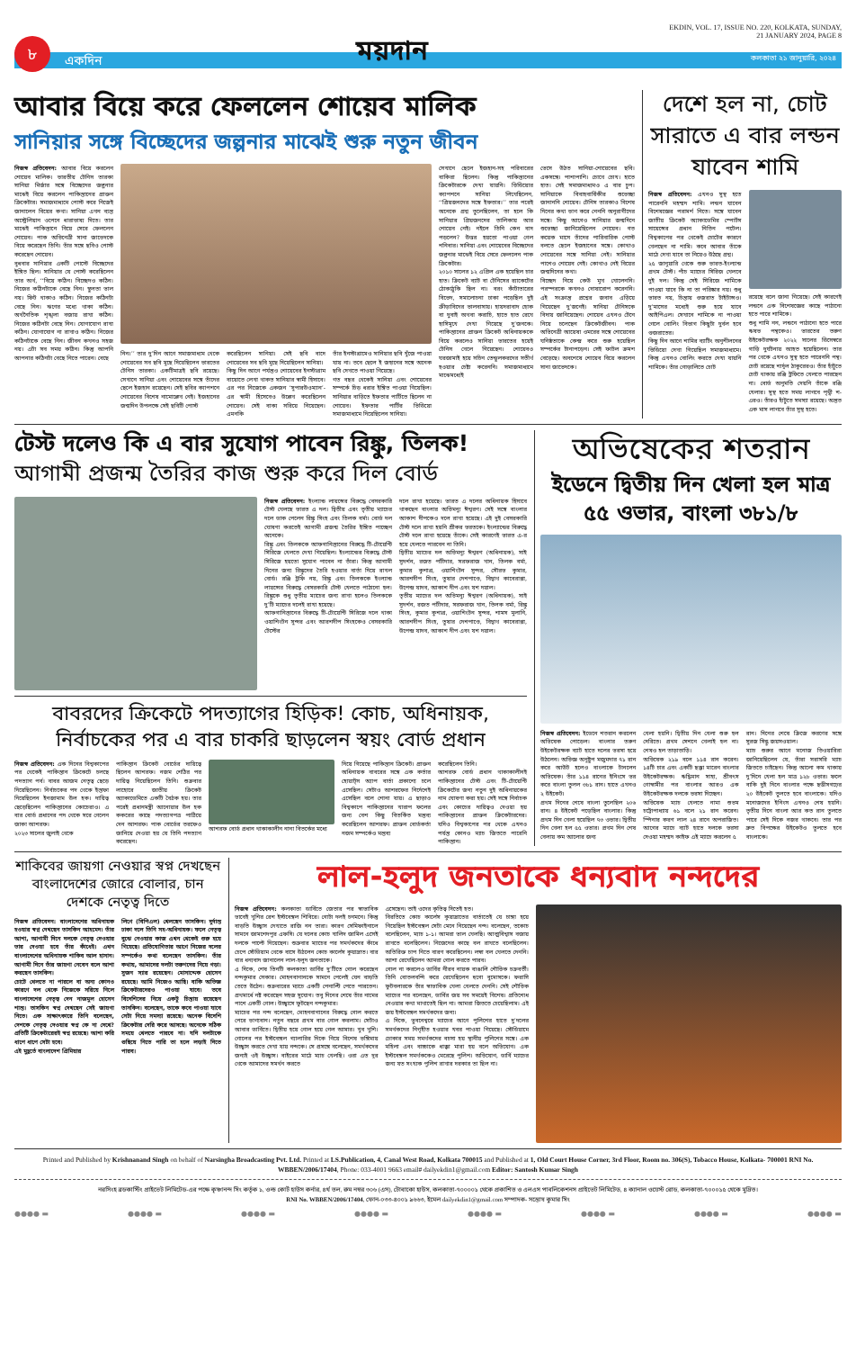৮
একদিন ময়দান
EKDIN, VOL. 17, ISSUE NO. 220, KOLKATA, SUNDAY,
21 JANUARY 2024, PAGE 8
কলকাতা ২১ জানুয়ারি, ২০২৪
আবার বিয়ে করে ফেললেন শোয়েব মালিক
সানিয়ার সঙ্গে বিচ্ছেদের জল্পনার মাঝেই শুরু নতুন জীবন
নিজস্ব প্রতিবেদন: আবার বিয়ে করলেন শোয়েব মালিক। ভারতীয় টেনিস তারকা সানিয়া মির্জার সঙ্গে বিচ্ছেদের জল্পনার মাঝেই বিয়ে করলেন পাকিস্তানের প্রাক্তন ক্রিকেটার। সমাজমাধ্যমে পোস্ট করে নিজেই জানালেন বিয়ের কথা। সানিয়া এখন ব্যস্ত অস্ট্রেলিয়ান ওপেনে ধারাভাষ্য দিতে। তার মাঝেই পাকিস্তানে বিয়ে সেরে ফেললেন শোয়েব। পাক অভিনেত্রী সানা জাভেদকে বিয়ে করেছেন তিনি। তাঁর সঙ্গে ছবিও পোস্ট করেছেন শোয়েব।
বুধবার সানিয়ার একটি পোস্টে বিচ্ছেদের ইঙ্গিত ছিল। সানিয়ার যে পোস্ট করেছিলেন তার অর্থ, ‘‘বিয়ে কঠিন। বিচ্ছেদও কঠিন। নিজের কঠিনটাকে বেছে নিন। স্থূলতা ভাল নয়। ফিট থাকাও কঠিন। নিজের কঠিনটা বেছে নিন। ঋণের মধ্যে থাকা কঠিন। অর্থনৈতিক শৃঙ্খলা বজায় রাখা কঠিন। নিজের কঠিনটা বেছে নিন। যোগাযোগ রাখা কঠিন। যোগাযোগ না রাখাও কঠিন। নিজের কঠিনটাকে বেছে নিন। জীবন কখনও সহজ নয়। এটা সব সময় কঠিন। কিন্তু আপনি আপনার কঠিনটা বেছে নিতে পারেন। বেছে
নিন।’’ তার দু’দিন আগে সমাজমাধ্যম থেকে শোয়েবের সব ছবি মুছে দিয়েছিলেন ভারতের টেনিস তারকা। একটিমাত্রই ছবি রয়েছে। সেখানে সানিয়া এবং শোয়েবের সঙ্গে তাঁদের ছেলে ইজহান রয়েছেন। সেই ছবির ক্যাপশনে শোয়েবের বিশেষ নামোল্লেখ নেই। ইজহানের জন্মদিন উপলক্ষে সেই ছবিটি পোস্ট
করেছিলেন সানিয়া। সেই ছবি বাদে শোয়েবের সব ছবি মুছে দিয়েছিলেন সানিয়া।
কিছু দিন আগে পর্যন্তও শোয়েবের ইনস্টাগ্রাম বায়োতে লেখা থাকত সানিয়ার স্বামী হিসাবে। এর পর নিজেকে একজন ‘সুপারউওম্যান’-এর স্বামী হিসেবেও উল্লেখ করেছিলেন শোয়েব। সেই বাক্য সরিয়ে নিয়েছেন। এমনকি
তাঁর ইনস্টাগ্রামেও সানিয়ার ছবি খুঁজে পাওয়া যায় না। তবে ছেলে ই জহানের সঙ্গে অনেক ছবি দেখতে পাওয়া গিয়েছে।
গত বছর থেকেই সানিয়া এবং শোয়েবের সম্পর্কে চিড় ধরার ইঙ্গিত পাওয়া গিয়েছিল। সানিয়ার বাড়িতে ইফতার পার্টিতে ছিলেন না শোয়েব। ইফতার পার্টির ভিডিয়ো সমাজমাধ্যমে দিয়েছিলেন সানিয়া।
সেখানে ছেলে ইজহান-সহ পরিবারের বাকিরা ছিলেন। কিন্তু পাকিস্তানের ক্রিকেটারকে দেখা যায়নি। ভিডিয়োর ক্যাপশনে সানিয়া লিখেছিলেন, ‘‘প্রিয়জনদের সঙ্গে ইফতার।’’ তার পরেই অনেকে প্রশ্ন তুলেছিলেন, তা হলে কি সানিয়ার প্রিয়জনদের তালিকায় আর শোয়েব নেই। নইলে তিনি কেন বাদ পড়লেন? উত্তর হয়তো পাওয়া গেল শনিবার। সানিয়া এবং শোয়েবের বিচ্ছেদের জল্পনার মাঝেই বিয়ে সেরে ফেললেন পাক ক্রিকেটার।
২০১০ সালের ১২ এপ্রিল এক হয়েছিল চার হাত। ক্রিকেট ব্যাট বা টেনিসের র‍্যাকেটের ঠোকাঠুকি ছিল না। বরং কাঁটাতারের বিভেদ, সমালোচনা ঢাকা পড়েছিল দুই ক্রীড়াবিদের ভালবাসায়। হায়দরাবাদ হোক বা দুবাই অথবা করাচি, হাতে হাত রেখে হাসিমুখে দেখা গিয়েছে দু’জনকে। পাকিস্তানের প্রাক্তন ক্রিকেট অধিনায়ককে বিয়ে করলেও সানিয়া ভারতের হয়েই টেনিস খেলে গিয়েছেন। শোয়েবও ঘরজামাই হয়ে সচিন তেন্ডুলকরদের সতীর্থ হওয়ার চেষ্টা করেননি। সমাজমাধ্যমে মাঝেমধ্যেই
ভেসে উঠত সানিয়া-শোয়েবের ছবি। একসঙ্গে। পাশাপাশি। চোখে চোখ। হাতে হাত। সেই সমাজমাধ্যমও এ বার চুপ। সানিয়াকে বিবাহবার্ষিকীর শুভেচ্ছা জানাননি শোয়েব। টেনিস তারকাও বিশেষ দিনের কথা ভাগ করে নেননি অনুরাগীদের সঙ্গে। কিছু আগেও সানিয়ার জন্মদিনে শুভেচ্ছা জানিয়েছিলেন শোয়েব। গত কয়েক মাসে তাঁদের পারিবারিক পোস্ট বলতে ছেলে ইজহানের সঙ্গে। কোথাও শোয়েবের সঙ্গে সানিয়া নেই। সানিয়ার পাশেও শোয়েব নেই। কোথাও নেই বিয়ের জন্মদিনের কথা।
বিচ্ছেদ নিয়ে কেউ মুখ খোলেননি। পরস্পরকে কখনও দোষারোপ করেননি। এই সংক্রান্ত প্রশ্নের জবাব এড়িয়ে গিয়েছেন দু’জনেই। সানিয়া টেনিসকে বিদায় জানিয়েছেন। শোয়েব এখনও টেনে নিয়ে চলেছেন ক্রিকেটজীবন। পাক অভিনেত্রী আয়েষা ওমরের সঙ্গে শোয়েবের ঘনিষ্ঠতাকে কেন্দ্র করে শুরু হয়েছিল সম্পর্কের টানাপড়েন। সেই ফাটল ক্রমশ বেড়েছে। অবশেষে শোয়েব বিয়ে করলেন সানা জাভেদকে।
দেশে হল না, চোট সারাতে এ বার লন্ডন যাবেন শামি
নিজস্ব প্রতিবেদন: এখনও সুস্থ হতে পারেননি মহম্মদ শামি। লন্ডন যাবেন বিশেষজ্ঞের পরামর্শ নিতে। সঙ্গে যাবেন জাতীয় ক্রিকেট অ্যাকাডেমির স্পোর্টস সায়েন্সের প্রধান নিতিন পটেল। বিশ্বকাপের পর থেকেই চোটের কারণে খেলছেন না শামি। কবে আবার তাঁকে মাঠে দেখা যাবে তা নিয়েও উঠছে প্রশ্ন।
২৫ জানুয়ারি থেকে শুরু ভারত-ইংল্যান্ড প্রথম টেস্ট। পাঁচ ম্যাচের সিরিজ খেলবে দুই দল। কিন্তু সেই সিরিজে শামিকে পাওয়া যাবে কি না তা পরিষ্কার নয়। শুধু ভারত নয়, চিন্তায় গুজরাত টাইটান্সও। দু’মাসের মধ্যেই শুরু হয়ে যাবে আইপিএল। সেখানে শামিকে না পাওয়া গেলে বোলিং বিভাগ কিছুটা দুর্বল হবে গুজরাতের।
কিছু দিন আগে শামির ব্যাটিং অনুশীলনের ভিডিয়ো দেখা গিয়েছিল সমাজমাধ্যমে। কিন্তু এখনও বোলিং করতে দেখা যায়নি শামিকে। তাঁর গোড়ালিতে চোট
রয়েছে বলে জানা গিয়েছে। সেই কারণেই লন্ডনে এক বিশেষজ্ঞের কাছে পাঠানো হতে পারে শামিকে।
শুধু শামি নন, লন্ডনে পাঠানো হতে পারে ঋষভ পন্থকেও। ভারতের তরুণ উইকেটরক্ষক ২০২২ সালের ডিসেম্বরে গাড়ি দুর্ঘটনায় আহত হয়েছিলেন। তার পর থেকে এখনও সুস্থ হতে পারেননি পন্থ। চোট রয়েছে শার্দূল ঠাকুরেরও। তাঁর হাঁটুতে চোট থাকায় রঞ্জি ট্রফিতে খেলতে পারছেন না। বোর্ড অনুমতি দেয়নি তাঁকে রঞ্জি খেলার। সুস্থ হতে সময় লাগবে পৃথ্বী শ-এরও। তাঁরও হাঁটুতে সমস্যা রয়েছে। অন্তত এক মাস লাগবে তাঁর সুস্থ হতে।
টেস্ট দলেও কি এ বার সুযোগ পাবেন রিঙ্কু, তিলক!
আগামী প্রজন্ম তৈরির কাজ শুরু করে দিল বোর্ড
নিজস্ব প্রতিবেদন: ইংল্যান্ড লায়ন্সের বিরুদ্ধে বেসরকারি টেস্ট খেলছে ভারত এ দল। দ্বিতীয় এবং তৃতীয় ম্যাচের দলে ডাক পেলেন রিঙ্কু সিংহ এবং তিলক বর্মা। বোর্ড দল ঘোষণা করতেই আগামী প্রজন্ম তৈরির ইঙ্গিত পাচ্ছেন অনেকে।
রিঙ্কু এবং তিলককে আফগানিস্তানের বিরুদ্ধে টি-টোয়েন্টি সিরিজে খেলতে দেখা গিয়েছিল। ইংল্যান্ডের বিরুদ্ধে টেস্ট সিরিজে হয়তো সুযোগ পাবেন না তাঁরা। কিন্তু আগামী দিনের জন্য রিঙ্কুদের তৈরি হওয়ার বার্তা দিয়ে রাখল বোর্ড। রঞ্জি ট্রফি নয়, রিঙ্কু এবং তিলককে ইংল্যান্ড লায়ন্সের বিরুদ্ধে বেসরকারি টেস্ট খেলতে পাঠানো হল। রিঙ্কুকে শুধু তৃতীয় ম্যাচের জন্য রাখা হলেও তিলককে দু’টি ম্যাচের দলেই রাখা হয়েছে।
আফগানিস্তানের বিরুদ্ধে টি-টোয়েন্টি সিরিজে দলে থাকা ওয়াশিংটন সুন্দর এবং আরশদীপ সিংহকেও বেসরকারি টেস্টের
দলে রাখা হয়েছে। ভারত এ দলের অধিনায়ক হিসাবে থাকছেন বাংলার অভিমন্যু ঈশ্বরণ। সেই সঙ্গে বাংলার আকাশ দীপকেও দলে রাখা হয়েছে। এই দুই বেসরকারি টেস্ট দলে রাখা হয়নি শ্রীকর ভরতকে। ইংল্যান্ডের বিরুদ্ধে টেস্ট দলে রাখা হয়েছে তাঁকে। সেই কারণেই ভারত এ-র হয়ে খেলতে পারবেন না তিনি।
দ্বিতীয় ম্যাচের দল অভিমন্যু ঈশ্বরণ (অধিনায়ক), সাই সুদর্শন, রজত পটীদার, সরফরাজ খান, তিলক বর্মা, কুমার কুশাগ্র, ওয়াশিংটন সুন্দর, সৌরভ কুমার, আরশদীপ সিংহ, তুষার দেশপাণ্ডে, বিদ্বাথ কাবেরাপ্পা, উপেন্দ্র যাদব, আকাশ দীপ এবং যশ দয়াল।
তৃতীয় ম্যাচের দল অভিমন্যু ঈশ্বরণ (অধিনায়ক), সাই সুদর্শন, রজত পটীদার, সরফরাজ খান, তিলক বর্মা, রিঙ্কু সিংহ, কুমার কুশাগ্র, ওয়াশিংটন সুন্দর, শামস মুলানি, আরশদীপ সিংহ, তুষার দেশপাণ্ডে, বিদ্বাথ কাবেরাপ্পা, উপেন্দ্র যাদব, আকাশ দীপ এবং যশ দয়াল।
বাবরদের ক্রিকেটে পদত্যাগের হিড়িক! কোচ, অধিনায়ক, নির্বাচকের পর এ বার চাকরি ছাড়লেন স্বয়ং বোর্ড প্রধান
নিজস্ব প্রতিবেদন: এক দিনের বিশ্বকাপের পর থেকেই পাকিস্তান ক্রিকেটে চলছে পদত্যাগ পর্ব। বাবর আজম নেতৃত্ব ছেড়ে দিয়েছিলেন। নির্বাচকের পদ থেকে ইস্তফা দিয়েছিলেন ইনজামাম উল হক। দায়িত্ব ছেড়েছিলেন পাকিস্তানের কোচেরাও। এ বার বোর্ড প্রধানের পদ থেকে সরে গেলেন জাকা আশরফ।
২০২৩ সালের জুলাই থেকে
পাকিস্তান ক্রিকেট বোর্ডের দায়িত্বে ছিলেন আশরফ। নজম শেঠির পর দায়িত্ব নিয়েছিলেন তিনি। শুক্রবার লাহোরে জাতীয় ক্রিকেট অ্যাকাডেমিতে একটি বৈঠক হয়। তার পরেই প্রধানমন্ত্রী আনোয়ার উল হক ককরের কাছে পদত্যাগপত্র পাঠিয়ে দেন আশরফ। পাক বোর্ডের তরফেও জানিয়ে দেওয়া হয় যে তিনি পদত্যাগ করেছেন।
আশরফ বোর্ড প্রধান থাকাকালীন নানা বিতর্কের মধ্যে
দিয়ে গিয়েছে পাকিস্তান ক্রিকেট। প্রাক্তন অধিনায়ক বাবরের সঙ্গে এক কর্তার হোয়াট্‌স অ্যাপ বার্তা প্রকাশ্যে চলে এসেছিল। সেটাও আশরফের নির্দেশেই এসেছিল বলে শোনা যায়। এ ছাড়াও বিশ্বকাপে পাকিস্তানের খারাপ ফলের জন্য বেশ কিছু বিতর্কিত মন্তব্য করেছিলেন আশরফ। প্রাক্তন বোর্ডকর্তা নজম সম্পর্কেও মন্তব্য
করেছিলেন তিনি।
আশরফ বোর্ড প্রধান থাকাকালীনই পাকিস্তানের টেস্ট এবং টি-টোয়েন্টি ক্রিকেটের জন্য নতুন দুই অধিনায়কের নাম ঘোষণা করা হয়। সেই সঙ্গে নির্বাচক এবং কোচের দায়িত্বও দেওয়া হয় পাকিস্তানের প্রাক্তন ক্রিকেটারদের। যদিও বিশ্বকাপের পর থেকে এখনও পর্যন্ত কোনও ম্যাচ জিততে পারেনি পাকিস্তান।
অভিষেকের শতরান
ইডেনে দ্বিতীয় দিন খেলা হল মাত্র ৫৫ ওভার, বাংলা ৩৮১/৮
নিজস্ব প্রতিবেদন: ইডেনে শতরান করলেন অভিষেক পোড়েল। বাংলার তরুণ উইকেটরক্ষক ব্যাট হাতে দলের ভরসা হয়ে উঠলেন। অভিজ্ঞ অনুষ্টুপ মজুমদার ৭১ রান করে আউট হলেও বাংলাকে টানলেন অভিষেক। তাঁর ১১৪ রানের ইনিংসে ভর করে বাংলা তুলল ৩৮১ রান। হাতে এখনও ২ উইকেট।
প্রথম দিনের শেষে বাংলা তুলেছিল ২০৬ রান। ৪ উইকেট পড়েছিল বাংলার। কিন্তু প্রথম দিন খেলা হয়েছিল ৭৩ ওভার। দ্বিতীয় দিন খেলা হল ৫৫ ওভার। প্রথম দিন শেষ বেলায় কম আলোর জন্য
খেলা হয়নি। দ্বিতীয় দিন খেলা শুরু হল দেরিতে। প্রথম সেশনে খেলাই হল না। শেষও হল তাড়াতাড়ি।
অভিষেক ২১৯ বলে ১১৪ রান করেন। ১৪টি চার এবং একটি ছক্কা মারেন বাংলার উইকেটরক্ষক। ঋদ্ধিমান সাহা, শ্রীবৎস গোস্বামীর পর বাংলার আরও এক উইকেটরক্ষক দলকে ভরসা দিচ্ছেন।
অভিষেক ম্যাচ খেলতে নামা শুভম চট্টোপাধ্যায় ৬১ বলে ২১ রান করেন। স্পিনার করণ লাল ২৪ রানে অপরাজিত। আগের ম্যাচে ব্যাট হাতে দলকে ভরসা দেওয়া মহম্মদ কাইফ এই ম্যাচে করলেন ৫
রান। দিনের শেষে ক্রিজে করণের সঙ্গে সুরজ সিন্ধু জয়সওয়াল।
ম্যাচ শুরুর আগে মনোজ তিওয়ারিরা জানিয়েছিলেন যে, তাঁরা সরাসরি ম্যাচ জিততে চাইছেন। কিন্তু আলো কম থাকায় দু’দিনে খেলা হল মাত্র ১২৮ ওভার। ফলে বাকি দুই দিনে বাংলার পক্ষে ছত্তীসগঢ়ের ২০ উইকেট তুলতে হবে বাংলাকে। যদিও মনোজদের ইনিংস এখনও শেষ হয়নি। তৃতীয় দিনে বাংলা আর কত রান তুলতে পারে সেই দিকে নজর থাকবে। তার পর দ্রুত বিপক্ষের উইকেটও তুলতে হবে বাংলাকে।
শাকিবের জায়গা নেওয়ার স্বপ্ন দেখছেন বাংলাদেশের জোরে বোলার, চান দেশকে নেতৃত্ব দিতে
নিজস্ব প্রতিবেদন: বাংলাদেশের অধিনায়ক হওয়ার স্বপ্ন দেখছেন তাসকিন আহমেদ। তাঁর আশা, আগামী দিনে দলকে নেতৃত্ব দেওয়ার ভার দেওয়া হবে তাঁর কাঁধেই। এখন বাংলাদেশের অধিনায়ক শাকিব আল হাসান। আগামী দিনে তাঁর জায়গা নেবেন বলে আশা করছেন তাসকিন।
চোটে খেলতে না পারলে বা অন্য কোনও কারণে দল থেকে নিজেকে সরিয়ে নিলে বাংলাদেশের নেতৃত্ব দেন নাজমুল হোসেন শান্ত। তাসকিন স্বপ্ন দেখছেন সেই জায়গা নিতে। এক সাক্ষাৎকারে তিনি বলেছেন, দেশকে নেতৃত্ব দেওয়ার স্বপ্ন কে না দেখে? প্রতিটি ক্রিকেটারেরই স্বপ্ন রয়েছে। আশা করি ধাপে ধাপে সেটা হবে।
এই মুহূর্তে বাংলাদেশ প্রিমিয়ার
লিগে (বিপিএল) খেলছেন তাসকিন। দুর্দান্ত ঢাকা দলে তিনি সহ-অধিনায়ক। ফলে নেতৃত্ব বুঝে নেওয়ার কাজ এখন থেকেই শুরু হয়ে গিয়েছে। প্রতিযোগিতার আগে নিজের দলের সম্পর্কেও কথা বলেছেন তাসকিন। তাঁর কথায়, আমাদের দলটা তরুণদের নিয়ে গড়া। সুজন স্যার রয়েছেন। মোসাদ্দেক হোসেন রয়েছে। আমি নিজেও আছি। বাকি অভিজ্ঞ ক্রিকেটারদেরও পাওয়া যাবে। তবে বিদেশিদের নিয়ে একটু চিন্তায় রয়েছেন তাসকিন। বলেছেন, তাকে কবে পাওয়া যাবে সেটা নিয়ে সমস্যা রয়েছে। অনেক বিদেশি ক্রিকেটার দেরি করে আসছে। অনেকে সঠিক সময়ে খেলতে পারবে না। যদি দলটাকে গুছিয়ে নিতে পারি তা হলে লড়াই দিতে পারব।
লাল-হলুদ জনতাকে ধন্যবাদ নন্দদের
নিজস্ব প্রতিবেদন: কলকাতা ডার্বিতে জেতার পর স্বাভাবিক ভাবেই খুশির রেশ ইস্টবেঙ্গল শিবিরে। গোটা দলই চনমনে। কিন্তু বাড়তি উচ্ছ্বাস দেখাতে রাজি নন তারা। কারণ সেমিফাইনালে সামনে জামশেদপুর এফসি। যে দলের কোচ খালিদ জামিল এসেই দলকে পাল্টে দিয়েছেন। শুক্রবার ম্যাচের পর সমর্থকদের কাঁধে চেপে স্টেডিয়াম থেকে বাসে উঠলেন কোচ কার্লেস কুয়াদ্রাত। বার বার ধন্যবাদ জানালেন লাল-হলুদ জনতাকে।
এ দিকে, শেষ তিনটি কলকাতা ডার্বির দু’টিতে গোল করেছেন নন্দকুমার সেকার। মোহনবাগানকে সামনে পেলেই যেন বাড়তি তেতে উঠেন। শুক্রবারের ম্যাচে একটি পেনাল্টি পেতে পারতেন। প্রথমার্ধে নষ্ট করেছেন সহজ সুযোগ। তবু দিনের শেষে তাঁর নামের পাশে একটি গোল। উচ্ছ্বাসে ফুটছেন নন্দকুমার।
ম্যাচের পর নন্দ বলেছেন, মোহনবাগানের বিরুদ্ধে গোল করতে পেরে ভাগ্যবান। নতুন বছরে প্রথম বার গোল করলাম। সেটাও আবার ডার্বিতে। দ্বিতীয় হয়ে গোল হয়ে গেল আমার। খুব খুশি। গোলের পর ইস্টবেঙ্গল গ্যালারির দিকে গিয়ে বিশেষ ভঙ্গিমায় উচ্ছ্বাস করতে দেখা যায় নন্দকে। সে প্রসঙ্গে বলেছেন, সমর্থকদের জন্যই ওই উচ্ছ্বাস। বাইরের মাঠে ম্যাচ খেলছি। ওরা এত দূর থেকে আমাদের সমর্থন করতে
এসেছেন। তাই ওদের কৃতিত্ব দিতেই হত।
বিরতিতে কোচ কার্লেস কুয়াদ্রাতের বার্তাতেই যে চাঙ্গা হয়ে গিয়েছিল ইস্টবেঙ্গল সেটা মেনে নিয়েছেন নন্দ। বলেছেন, তকোচ বলেছিলেন, ম্যাচ ১-১। আমরা ভাল খেলছি। আত্মবিশ্বাস বজায় রাখতে বলেছিলেন। নিজেদের কাছে বল রাখতে বলেছিলেন। অতিরিক্ত চাপ নিতে বারণ করেছিলেন। লম্বা বল খেলতে দেননি। আশা রেখেছিলেন আমরা গোল করতে পারব।
গোল না করলেও ডার্বির নীরব নায়ক বাঙালি শৌভিক চক্রবর্তী। তিনি বোতলবন্দি করে রেখেছিলেন হুগো বুমোসকে। ফরাসি ফুটবলারকে তাঁর স্বাভাবিক খেলা খেলতে দেননি। সেই শৌভিক ম্যাচের পর বলেছেন, ডার্বির জয় সব সময়েই বিশেষ। প্রতিশোধ নেওয়ার কথা মাথাতেই ছিল না। আমরা জিততে চেয়েছিলাম। এই জয় ইস্টবেঙ্গল সমর্থকদের জন্য।
এ দিকে, ভুবনেশ্বরে ম্যাচের আগে পুলিশের হাতে দু’দলের সমর্থকদের নিগৃহীত হওয়ার খবর পাওয়া গিয়েছে। স্টেডিয়ামে ঢোকার সময় সমর্থকদের বচসা হয় স্থানীয় পুলিশের সঙ্গে। এক মহিলা এবং বাচ্চাকে ধাক্কা মারা হয় বলে অভিযোগ। এক ইস্টবেঙ্গল সমর্থককেও মেরেছে পুলিশ। অভিযোগ, ডার্বি ম্যাচের জন্য যত সংখ্যক পুলিশ রাখার দরকার তা ছিল না।
Printed and Published by Krishnanand Singh on behalf of Narsingha Broadcasting Pvt. Ltd. Printed at LS.Publication, 4, Canal West Road, Kolkata 700015 and Published at 1, Old Court House Corner, 3rd Floor, Room no. 306(S), Tobacco House, Kolkata- 700001 RNI No. WBBEN/2006/17404, Phone: 033-4001 9663 email# dailyekdin1@gmail.com Editor: Santosh Kumar Singh
নরসিংহ ব্রডকাস্টিং প্রাইভেট লিমিটেড-এর পক্ষে কৃষ্ণানন্দ সিং কর্তৃক ১, ওল্ড কোর্ট হাউস কর্নার, ৪র্থ তল, রুম নম্বর ৩০৬ (এস), টোবাকো হাউস, কলকাতা-৭০০০০১ থেকে প্রকাশিত ও এলএস পাবলিকেশনস প্রাইভেট লিমিটেড, ৪ ক্যানাল ওয়েস্ট রোড, কলকাতা-৭০০০১৫ থেকে মুদ্রিত।
RNI No. WBBEN/2006/17404, ফোন-০৩৩-৪০০১ ৯৬৬৩, ইমেল dailyekdin1@gmail.com সম্পাদক- সন্তোষ কুমার সিং
●●●● ▬ ●●●● ▬ ●●●● ▬ ●●●● ▬ ●●●● ▬ ●●●● ▬ ●●●● ▬ ●●●● ▬